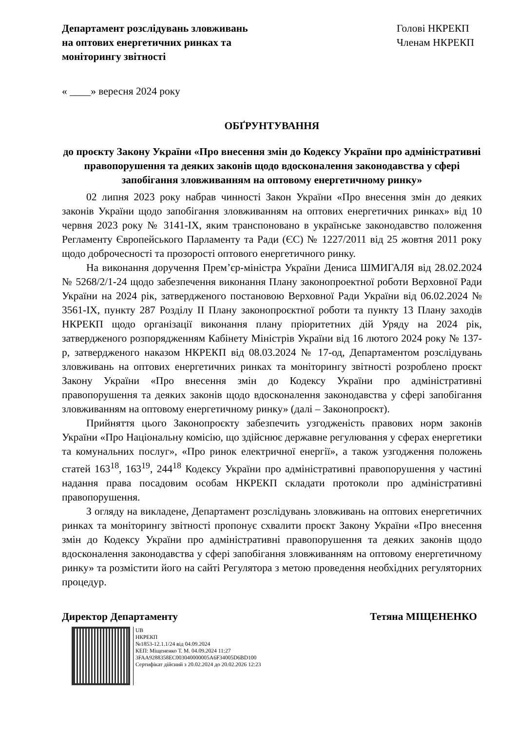Департамент розслідувань зловживань
на оптових енергетичних ринках та
моніторингу звітності
Голові НКРЕКП
Членам НКРЕКП
« ____» вересня 2024 року
ОБҐРУНТУВАННЯ
до проєкту Закону України «Про внесення змін до Кодексу України про адміністративні правопорушення та деяких законів щодо вдосконалення законодавства у сфері запобігання зловживанням на оптовому енергетичному ринку»
02 липня 2023 року набрав чинності Закон України «Про внесення змін до деяких законів України щодо запобігання зловживанням на оптових енергетичних ринках» від 10 червня 2023 року № 3141-IX, яким транспоновано в українське законодавство положення Регламенту Європейського Парламенту та Ради (ЄС) № 1227/2011 від 25 жовтня 2011 року щодо доброчесності та прозорості оптового енергетичного ринку.
На виконання доручення Прем’єр-міністра України Дениса ШМИГАЛЯ від 28.02.2024 № 5268/2/1-24 щодо забезпечення виконання Плану законопроектної роботи Верховної Ради України на 2024 рік, затвердженого постановою Верховної Ради України від 06.02.2024 № 3561-IX, пункту 287 Розділу II Плану законопроєктної роботи та пункту 13 Плану заходів НКРЕКП щодо організації виконання плану пріоритетних дій Уряду на 2024 рік, затвердженого розпорядженням Кабінету Міністрів України від 16 лютого 2024 року № 137-р, затвердженого наказом НКРЕКП від 08.03.2024 № 17-од, Департаментом розслідувань зловживань на оптових енергетичних ринках та моніторингу звітності розроблено проєкт Закону України «Про внесення змін до Кодексу України про адміністративні правопорушення та деяких законів щодо вдосконалення законодавства у сфері запобігання зловживанням на оптовому енергетичному ринку» (далі – Законопроєкт).
Прийняття цього Законопроєкту забезпечить узгодженість правових норм законів України «Про Національну комісію, що здійснює державне регулювання у сферах енергетики та комунальних послуг», «Про ринок електричної енергії», а також узгодження положень статей 163<sup>18</sup>, 163<sup>19</sup>, 244<sup>18</sup> Кодексу України про адміністративні правопорушення у частині надання права посадовим особам НКРЕКП складати протоколи про адміністративні правопорушення.
З огляду на викладене, Департамент розслідувань зловживань на оптових енергетичних ринках та моніторингу звітності пропонує схвалити проєкт Закону України «Про внесення змін до Кодексу України про адміністративні правопорушення та деяких законів щодо вдосконалення законодавства у сфері запобігання зловживанням на оптовому енергетичному ринку» та розмістити його на сайті Регулятора з метою проведення необхідних регуляторних процедур.
Директор Департаменту Тетяна МІЩЕНЕНКО
UB
НКРЕКП
№1853-12.1.1/24 від 04.09.2024
КЕП: Міщененко Т. М. 04.09.2024 11:27
3FAA9288358EC003040000005A6F34005D6BD100
Сертифікат дійсний з 20.02.2024 до 20.02.2026 12:23